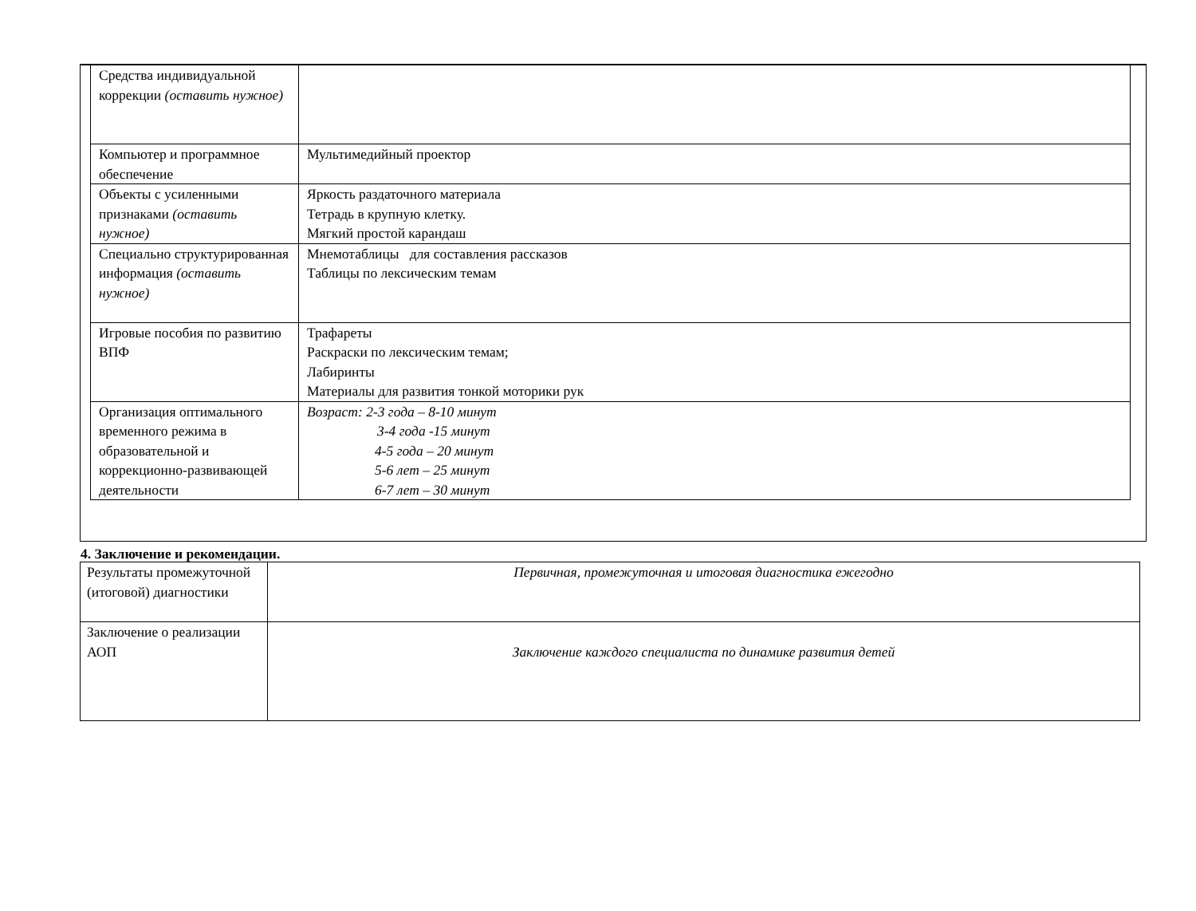| Средства индивидуальной коррекции (оставить нужное) | |
| Компьютер и программное обеспечение | Мультимедийный проектор |
| Объекты с усиленными признаками (оставить нужное) | Яркость раздаточного материала Тетрадь в крупную клетку. Мягкий простой карандаш |
| Специально структурированная информация (оставить нужное) | Мнемотаблицы для составления рассказов Таблицы по лексическим темам |
| Игровые пособия по развитию ВПФ | Трафареты Раскраски по лексическим темам; Лабиринты Материалы для развития тонкой моторики рук |
| Организация оптимального временного режима в образовательной и коррекционно-развивающей деятельности | Возраст: 2-3 года – 8-10 минут 3-4 года -15 минут 4-5 года – 20 минут 5-6 лет – 25 минут 6-7 лет – 30 минут |
4. Заключение и рекомендации.
| Результаты промежуточной (итоговой) диагностики | Первичная, промежуточная и итоговая диагностика ежегодно |
| Заключение о реализации АОП | Заключение каждого специалиста по динамике развития детей |